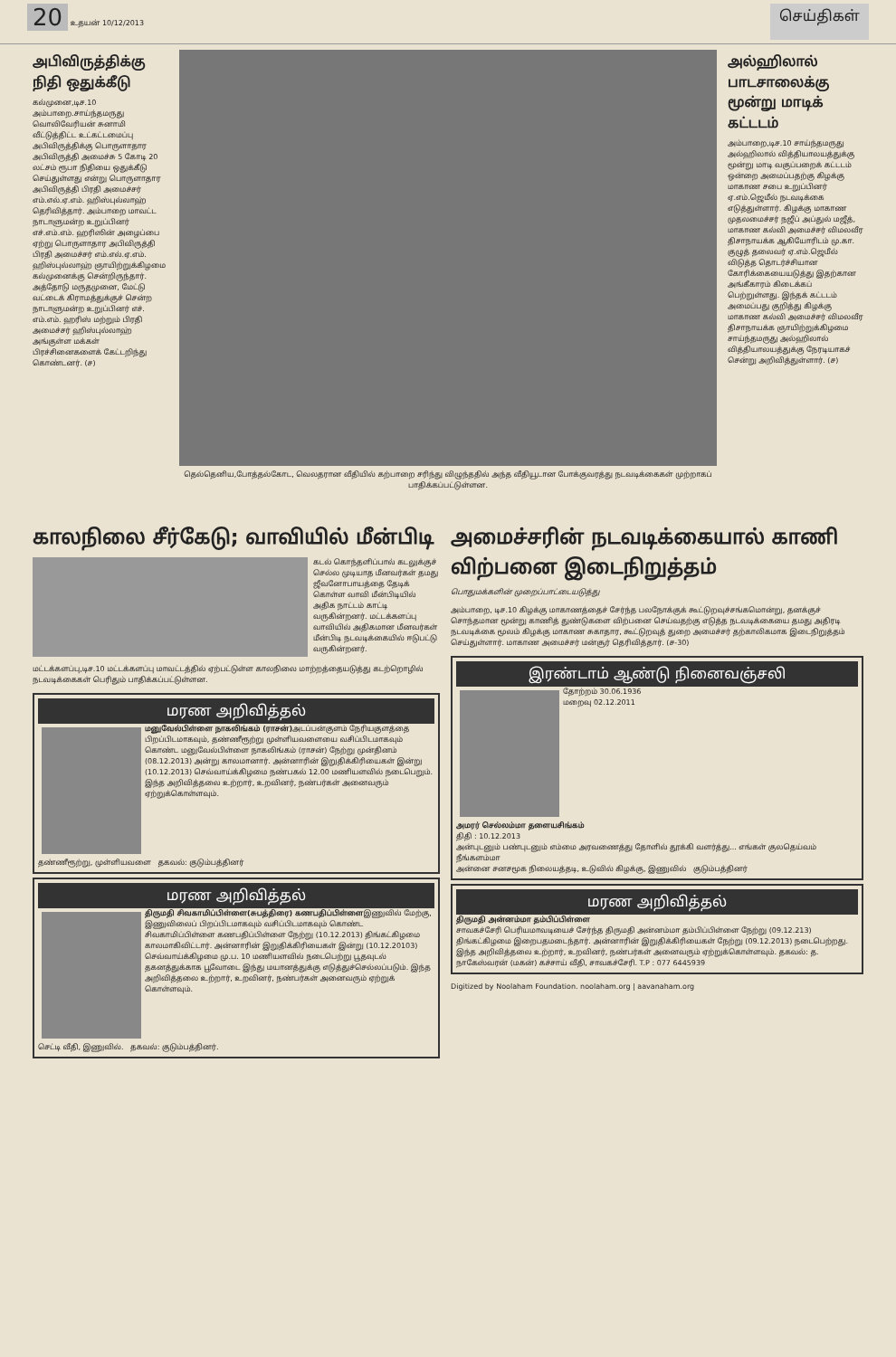20 உதயன் 10/12/2013
செய்திகள்
அபிவிருத்திக்கு நிதி ஒதுக்கீடு
கல்முனை,டிச.10 அம்பாறை.சாய்ந்தமருது வொலிவேரியன் சுனாமி வீட்டுத்திட்ட உட்கட்டமைப்பு அபிவிருத்திக்கு பொருளாதார அபிவிருத்தி அமைச்சு 5 கோடி 20 லட்சம் ரூபா நிதியை ஒதுக்கீடு செய்துள்ளது என்று பொருளாதார அபிவிருத்தி பிரதி அமைச்சர் எம்.எல்.ஏ.எம். ஹிஸ்புல்லாஹ் தெரிவித்தார். அம்பாறை மாவட்ட நாடாளுமன்ற உறுப்பினர் எச்.எம்.எம். ஹரிஸின் அழைப்பை ஏற்று பொருளாதார அபிவிருத்தி பிரதி அமைச்சர் எம்.எல்.ஏ.எம். ஹிஸ்புல்லாஹ் ஞாயிற்றுக்கிழமை கல்முனைக்கு சென்றிருந்தார். அத்தோடு மருதமுனை, மேட்டு வட்டைக் கிராமத்துக்குச் சென்ற நாடாளுமன்ற உறுப்பினர் எச். எம்.எம். ஹரிஸ் மற்றும் பிரதி அமைச்சர் ஹிஸ்புல்லாஹ் அங்குள்ள மக்கள் பிரச்சினைகளைக் கேட்டறிந்து கொண்டனர். (ச)
தெல்தெனிய,போத்தல்கோட, வெலதரான வீதியில் கற்பாறை சரிந்து விழுந்ததில் அந்த வீதியூடான போக்குவரத்து நடவடிக்கைகள் முற்றாகப் பாதிக்கப்பட்டுள்ளன.
அல்ஹிலால் பாடசாலைக்கு மூன்று மாடிக் கட்டடம்
அம்பாறை,டிச.10 சாய்ந்தமருது அல்ஹிலால் வித்தியாலயத்துக்கு மூன்று மாடி வகுப்பறைக் கட்டடம் ஒன்றை அமைப்பதற்கு கிழக்கு மாகாண சபை உறுப்பினர் ஏ.எம்.ஜெமீல் நடவடிக்கை எடுத்துள்ளார். கிழக்கு மாகாண முதலமைச்சர் நஜீப் அப்துல் மஜீத், மாகாண கல்வி அமைச்சர் விமலவீர திசாநாயக்க ஆகியோரிடம் மு.கா. குழுத் தலைவர் ஏ.எம்.ஜெமீல் விடுத்த தொடர்ச்சியான கோரிக்கையையடுத்து இதற்கான அங்கீகாரம் கிடைக்கப் பெற்றுள்ளது. இந்தக் கட்டடம் அமைப்பது குறித்து கிழக்கு மாகாண கல்வி அமைச்சர் விமலவீர திசாநாயக்க ஞாயிற்றுக்கிழமை சாய்ந்தமருது அல்ஹிலால் வித்தியாலயத்துக்கு நேரடியாகச் சென்று அறிவித்துள்ளார். (ச)
காலநிலை சீர்கேடு; வாவியில் மீன்பிடி
கடல் கொந்தளிப்பால் கடலுக்குச் செல்ல முடியாத மீனவர்கள் தமது ஜீவனோபாயத்தை தேடிக் கொள்ள வாவி மீன்பிடியில் அதிக நாட்டம் காட்டி வருகின்றனர். மட்டக்களப்பு வாவியில் அதிகமான மீனவர்கள் மீன்பிடி நடவடிக்கையில் ஈடுபட்டு வருகின்றனர்.
மட்டக்களப்பு,டிச.10 மட்டக்களப்பு மாவட்டத்தில் ஏற்பட்டுள்ள காலநிலை மாற்றத்தையடுத்து கடற்றொழில் நடவடிக்கைகள் பெரிதும் பாதிக்கப்பட்டுள்ளன.
மரண அறிவித்தல்
மனுவேல்பிள்ளை நாகலிங்கம் (ராசன்)
அடப்பன்குளம் நேரியகுளத்தை பிறப்பிடமாகவும், தண்ணீரூற்று முள்ளியவளையை வசிப்பிடமாகவும் கொண்ட மனுவேல்பிள்ளை நாகலிங்கம் (ராசன்) நேற்று முன்தினம் (08.12.2013) அன்று காலமானார். அன்னாரின் இறுதிக்கிரியைகள் இன்று (10.12.2013) செவ்வாய்க்கிழமை நண்பகல் 12.00 மணியளவில் நடைபெறும். இந்த அறிவித்தலை உற்றார், உறவினர், நண்பர்கள் அனைவரும் ஏற்றுக்கொள்ளவும்.
தண்ணீரூற்று, முள்ளியவளை தகவல்: குடும்பத்தினர்
மரண அறிவித்தல்
திருமதி சிவகாமிப்பிள்ளை(சுபத்திரை) கணபதிப்பிள்ளை
இணுவில் மேற்கு, இணுவிலைப் பிறப்பிடமாகவும் வசிப்பிடமாகவும் கொண்ட சிவகாமிப்பிள்ளை கணபதிப்பிள்ளை நேற்று (10.12.2013) திங்கட்கிழமை காலமாகிவிட்டார். அன்னாரின் இறுதிக்கிரியைகள் இன்று (10.12.20103) செவ்வாய்க்கிழமை மு.ப. 10 மணியளவில் நடைபெற்று பூதவுடல் தகனத்துக்காக பூவோடை இந்து மயானத்துக்கு எடுத்துச்செல்லப்படும். இந்த அறிவித்தலை உற்றார், உறவினர், நண்பர்கள் அனைவரும் ஏற்றுக் கொள்ளவும்.
செட்டி வீதி, இணுவில். தகவல்: குடும்பத்தினர்.
அமைச்சரின் நடவடிக்கையால் காணி விற்பனை இடைநிறுத்தம்
பொதுமக்களின் முறைப்பாட்டையடுத்து
அம்பாறை, டிச.10 கிழக்கு மாகாணத்தைச் சேர்ந்த பலநோக்குக் கூட்டுறவுச்சங்கமொன்று, தனக்குச் சொந்தமான மூன்று காணித் துண்டுகளை விற்பனை செய்வதற்கு எடுத்த நடவடிக்கையை தமது அதிரடி நடவடிக்கை மூலம் கிழக்கு மாகாண சுகாதார, கூட்டுறவுத் துறை அமைச்சர் தற்காலிகமாக இடைநிறுத்தம் செய்துள்ளார். மாகாண அமைச்சர் மன்சூர் தெரிவித்தார். (ச-30)
இரண்டாம் ஆண்டு நினைவஞ்சலி
தோற்றம் 30.06.1936
மறைவு 02.12.2011
அமரர் செல்லம்மா தளையசிங்கம்
திதி : 10.12.2013
அன்புடனும் பண்புடனும் எம்மை அரவணைத்து தோளில் தூக்கி வளர்த்து... எங்கள் குலதெய்வம் நீங்களம்மா
அன்னை சனசமூக நிலையத்தடி, உடுவில் கிழக்கு, இணுவில் குடும்பத்தினர்
மரண அறிவித்தல்
திருமதி அன்னம்மா தம்பிப்பிள்ளை
சாவகச்சேரி பெரியமாவடியைச் சேர்ந்த திருமதி அன்னம்மா தம்பிப்பிள்ளை நேற்று (09.12.213) திங்கட்கிழமை இறைபதமடைந்தார். அன்னாரின் இறுதிக்கிரியைகள் நேற்று (09.12.2013) நடைபெற்றது. இந்த அறிவித்தலை உற்றார், உறவினர், நண்பர்கள் அனைவரும் ஏற்றுக்கொள்ளவும். தகவல்: த. நாகேஸ்வரன் (மகன்) கச்சாய் வீதி, சாவகச்சேரி. T.P : 077 6445939
Digitized by Noolaham Foundation. noolaham.org | aavanaham.org